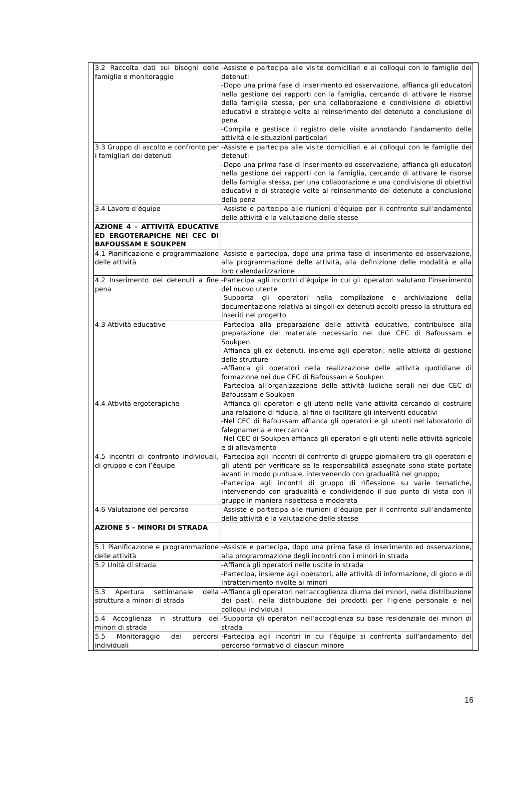| 3.2 Raccolta dati sui bisogni delle famiglie e monitoraggio | -Assiste e partecipa alle visite domiciliari e ai colloqui con le famiglie dei detenuti -Dopo una prima fase di inserimento ed osservazione, affianca gli educatori nella gestione dei rapporti con la famiglia, cercando di attivare le risorse della famiglia stessa, per una collaborazione e condivisione di obiettivi educativi e strategie volte al reinserimento del detenuto a conclusione di pena -Compila e gestisce il registro delle visite annotando l’andamento delle attività e le situazioni particolari |
| 3.3 Gruppo di ascolto e confronto per i famigliari dei detenuti | -Assiste e partecipa alle visite domiciliari e ai colloqui con le famiglie dei detenuti -Dopo una prima fase di inserimento ed osservazione, affianca gli educatori nella gestione dei rapporti con la famiglia, cercando di attivare le risorse della famiglia stessa, per una collaborazione e una condivisione di obiettivi educativi e di strategie volte al reinserimento del detenuto a conclusione della pena |
| 3.4 Lavoro d’équipe | -Assiste e partecipa alle riunioni d’équipe per il confronto sull’andamento delle attività e la valutazione delle stesse |
| AZIONE 4 – ATTIVITÀ EDUCATIVE ED ERGOTERAPICHE NEI CEC DI BAFOUSSAM E SOUKPEN | |
| 4.1 Pianificazione e programmazione delle attività | -Assiste e partecipa, dopo una prima fase di inserimento ed osservazione, alla programmazione delle attività, alla definizione delle modalità e alla loro calendarizzazione |
| 4.2 Inserimento dei detenuti a fine pena | -Partecipa agli incontri d’équipe in cui gli operatori valutano l’inserimento del nuovo utente -Supporta gli operatori nella compilazione e archiviazione della documentazione relativa ai singoli ex detenuti accolti presso la struttura ed inseriti nel progetto |
| 4.3 Attività educative | -Partecipa alla preparazione delle attività educative, contribuisce alla preparazione del materiale necessario nei due CEC di Bafoussam e Soukpen -Affianca gli ex detenuti, insieme agli operatori, nelle attività di gestione delle strutture -Affianca gli operatori nella realizzazione delle attività quotidiane di formazione nei due CEC di Bafoussam e Soukpen -Partecipa all’organizzazione delle attività ludiche serali nei due CEC di Bafoussam e Soukpen |
| 4.4 Attività ergoterapiche | -Affianca gli operatori e gli utenti nelle varie attività cercando di costruire una relazione di fiducia, al fine di facilitare gli interventi educativi -Nel CEC di Bafoussam affianca gli operatori e gli utenti nel laboratorio di falegnameria e meccanica -Nel CEC di Soukpen affianca gli operatori e gli utenti nelle attività agricole e di allevamento |
| 4.5 Incontri di confronto individuali, di gruppo e con l’équipe | -Partecipa agli incontri di confronto di gruppo giornaliero tra gli operatori e gli utenti per verificare se le responsabilità assegnate sono state portate avanti in modo puntuale, intervenendo con gradualità nel gruppo; -Partecipa agli incontri di gruppo di riflessione su varie tematiche, intervenendo con gradualità e condividendo il suo punto di vista con il gruppo in maniera rispettosa e moderata |
| 4.6 Valutazione del percorso | -Assiste e partecipa alle riunioni d’équipe per il confronto sull’andamento delle attività e la valutazione delle stesse |
| AZIONE 5 – MINORI DI STRADA | |
| 5.1 Pianificazione e programmazione delle attività | -Assiste e partecipa, dopo una prima fase di inserimento ed osservazione, alla programmazione degli incontri con i minori in strada |
| 5.2 Unità di strada | -Affianca gli operatori nelle uscite in strada -Partecipa, insieme agli operatori, alle attività di informazione, di gioco e di intrattenimento rivolte ai minori |
| 5.3 Apertura settimanale della struttura a minori di strada | -Affianca gli operatori nell’accoglienza diurna dei minori, nella distribuzione dei pasti, nella distribuzione dei prodotti per l’igiene personale e nei colloqui individuali |
| 5.4 Accoglienza in struttura dei minori di strada | -Supporta gli operatori nell’accoglienza su base residenziale dei minori di strada |
| 5.5 Monitoraggio dei percorsi individuali | -Partecipa agli incontri in cui l’équipe si confronta sull’andamento del percorso formativo di ciascun minore |
16